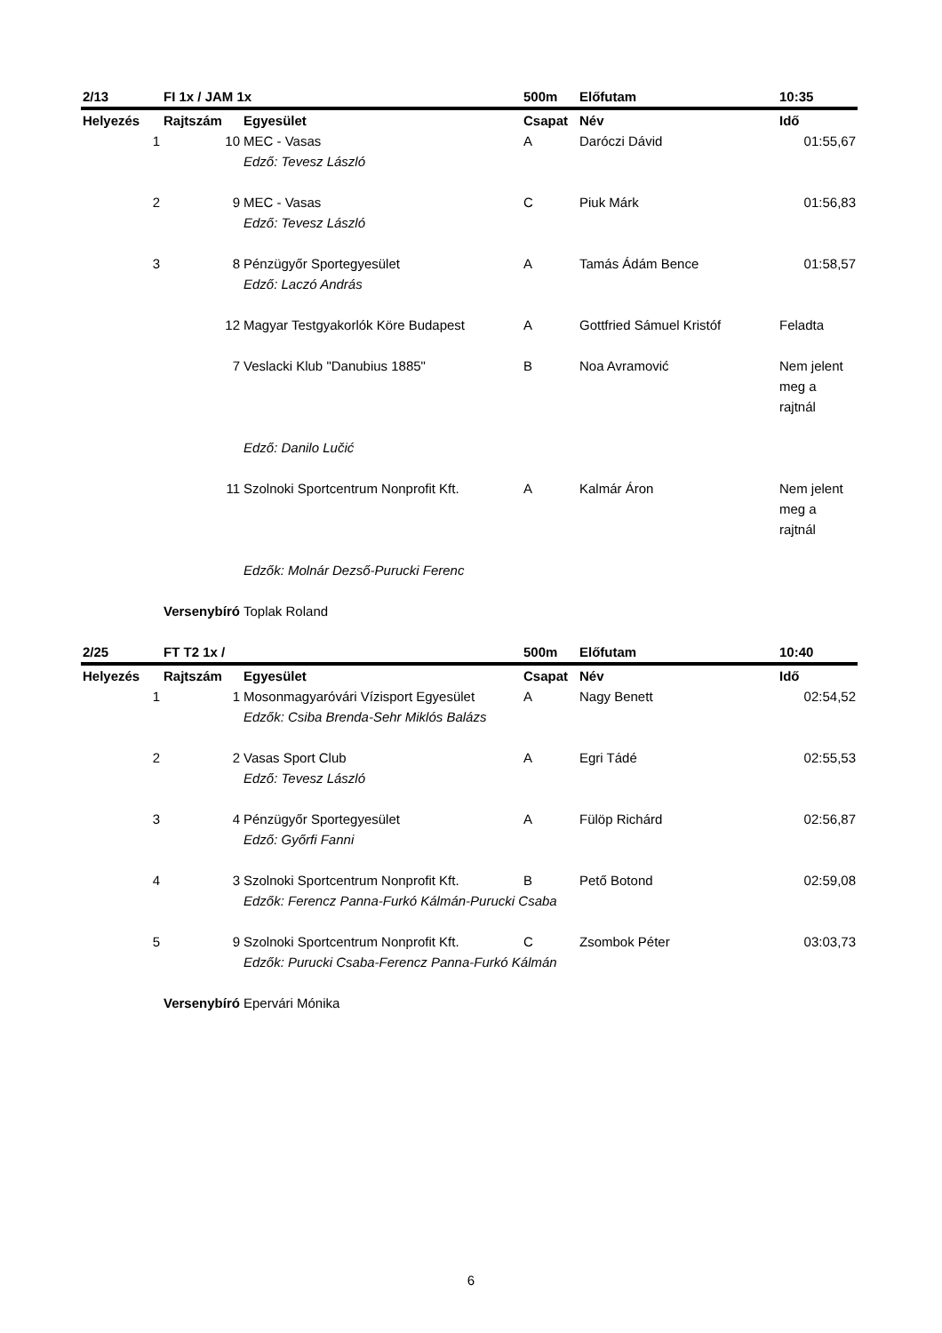| 2/13 | FI 1x / JAM 1x | | 500m | Előfutam | 10:35 |
| Helyezés | Rajtszám | Egyesület | Csapat | Név | Idő |
| 1 | 10 | MEC - Vasas | A | Daróczi Dávid | 01:55,67 |
| | | Edző: Tevesz László | | | |
| 2 | 9 | MEC - Vasas | C | Piuk Márk | 01:56,83 |
| | | Edző: Tevesz László | | | |
| 3 | 8 | Pénzügyőr Sportegyesület | A | Tamás Ádám Bence | 01:58,57 |
| | | Edző: Laczó András | | | |
| | 12 | Magyar Testgyakorlók Köre Budapest | A | Gottfried Sámuel Kristóf | Feladta |
| | 7 | Veslacki Klub "Danubius 1885" | B | Noa Avramović | Nem jelent meg a rajtnál |
| | | Edző: Danilo Lučić | | | |
| | 11 | Szolnoki Sportcentrum Nonprofit Kft. | A | Kalmár Áron | Nem jelent meg a rajtnál |
| | | Edzők: Molnár Dezső-Purucki Ferenc | | | |
| | Versenybíró | Toplak Roland | | | |
| 2/25 | FT T2 1x / | | 500m | Előfutam | 10:40 |
| Helyezés | Rajtszám | Egyesület | Csapat | Név | Idő |
| 1 | 1 | Mosonmagyaróvári Vízisport Egyesület | A | Nagy Benett | 02:54,52 |
| | | Edzők: Csiba Brenda-Sehr Miklós Balázs | | | |
| 2 | 2 | Vasas Sport Club | A | Egri Tádé | 02:55,53 |
| | | Edző: Tevesz László | | | |
| 3 | 4 | Pénzügyőr Sportegyesület | A | Fülöp Richárd | 02:56,87 |
| | | Edző: Győrfi Fanni | | | |
| 4 | 3 | Szolnoki Sportcentrum Nonprofit Kft. | B | Pető Botond | 02:59,08 |
| | | Edzők: Ferencz Panna-Furkó Kálmán-Purucki Csaba | | | |
| 5 | 9 | Szolnoki Sportcentrum Nonprofit Kft. | C | Zsombok Péter | 03:03,73 |
| | | Edzők: Purucki Csaba-Ferencz Panna-Furkó Kálmán | | | |
| | Versenybíró | Epervári Mónika | | | |
6